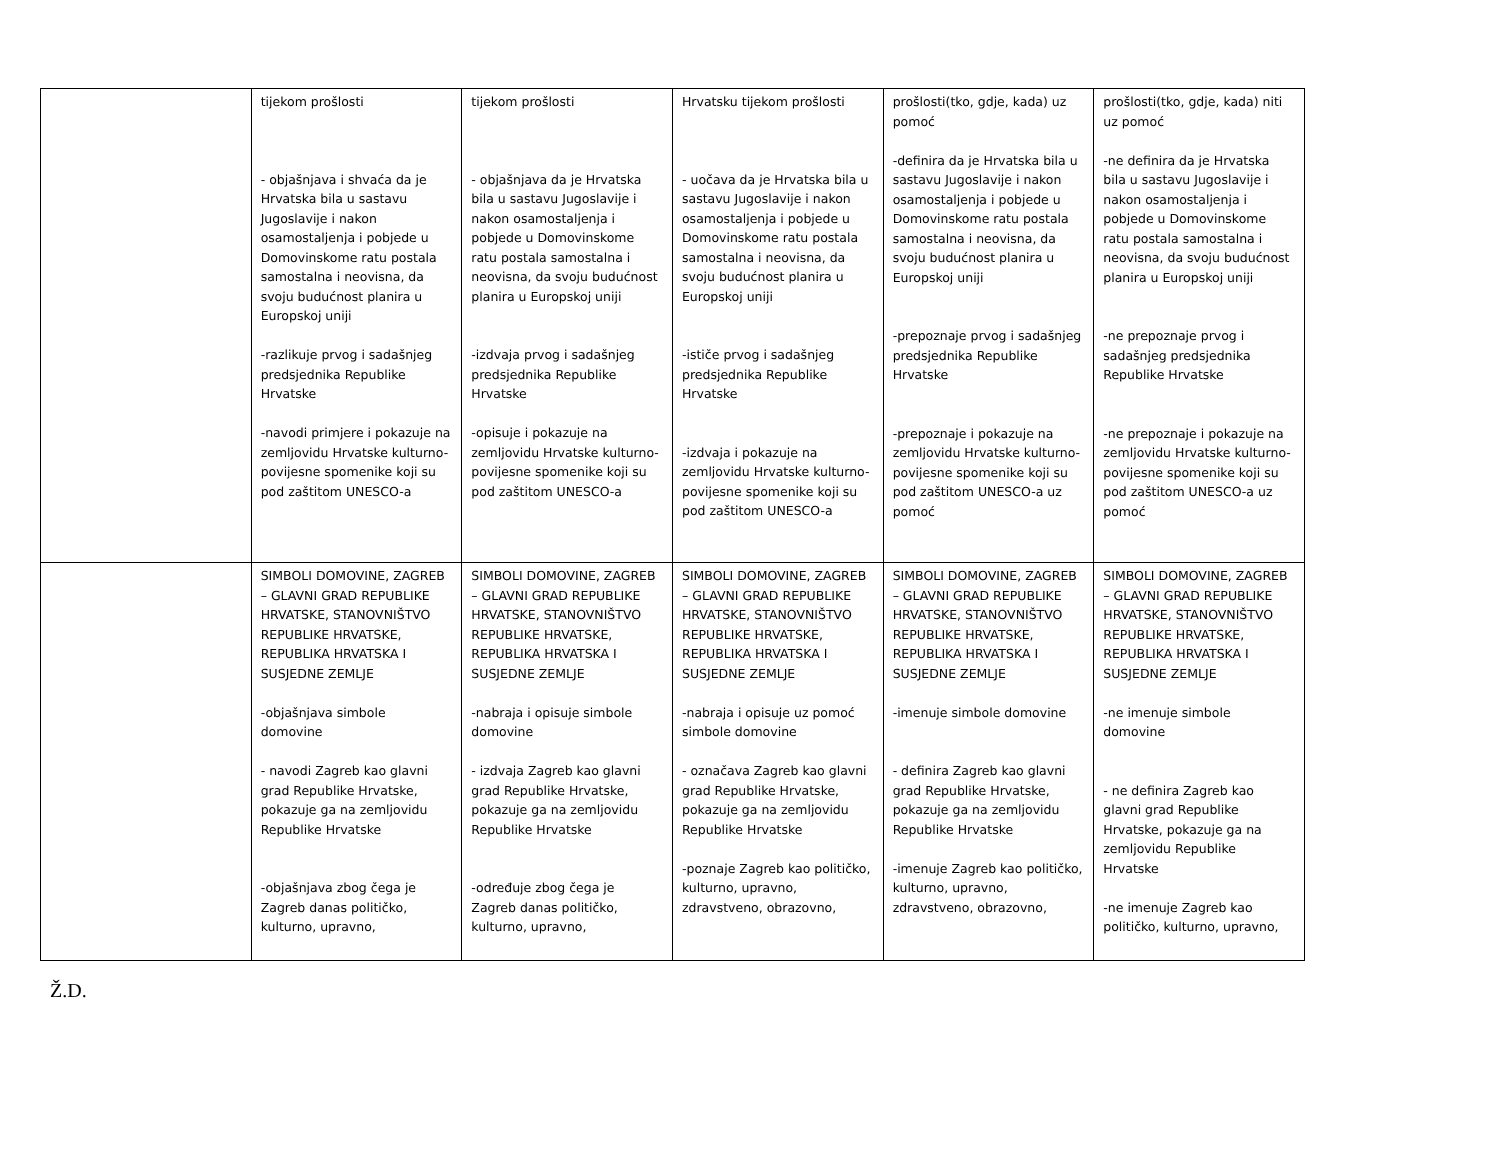| | tijekom prošlosti - objašnjava i shvaća da je Hrvatska bila u sastavu Jugoslavije i nakon osamostaljenja i pobjede u Domovinskome ratu postala samostalna i neovisna, da svoju budućnost planira u Europskoj uniji -razlikuje prvog i sadašnjeg predsjednika Republike Hrvatske -navodi primjere i pokazuje na zemljovidu Hrvatske kulturno-povijesne spomenike koji su pod zaštitom UNESCO-a | tijekom prošlosti - objašnjava da je Hrvatska bila u sastavu Jugoslavije i nakon osamostaljenja i pobjede u Domovinskome ratu postala samostalna i neovisna, da svoju budućnost planira u Europskoj uniji -izdvaja prvog i sadašnjeg predsjednika Republike Hrvatske -opisuje i pokazuje na zemljovidu Hrvatske kulturno-povijesne spomenike koji su pod zaštitom UNESCO-a | Hrvatsku tijekom prošlosti - uočava da je Hrvatska bila u sastavu Jugoslavije i nakon osamostaljenja i pobjede u Domovinskome ratu postala samostalna i neovisna, da svoju budućnost planira u Europskoj uniji -ističe prvog i sadašnjeg predsjednika Republike Hrvatske -izdvaja i pokazuje na zemljovidu Hrvatske kulturno-povijesne spomenike koji su pod zaštitom UNESCO-a | prošlosti(tko, gdje, kada) uz pomoć -definira da je Hrvatska bila u sastavu Jugoslavije i nakon osamostaljenja i pobjede u Domovinskome ratu postala samostalna i neovisna, da svoju budućnost planira u Europskoj uniji -prepoznaje prvog i sadašnjeg predsjednika Republike Hrvatske -prepoznaje i pokazuje na zemljovidu Hrvatske kulturno-povijesne spomenike koji su pod zaštitom UNESCO-a uz pomoć | prošlosti(tko, gdje, kada) niti uz pomoć -ne definira da je Hrvatska bila u sastavu Jugoslavije i nakon osamostaljenja i pobjede u Domovinskome ratu postala samostalna i neovisna, da svoju budućnost planira u Europskoj uniji -ne prepoznaje prvog i sadašnjeg predsjednika Republike Hrvatske -ne prepoznaje i pokazuje na zemljovidu Hrvatske kulturno-povijesne spomenike koji su pod zaštitom UNESCO-a uz pomoć |
| | SIMBOLI DOMOVINE, ZAGREB – GLAVNI GRAD REPUBLIKE HRVATSKE, STANOVNIŠTVO REPUBLIKE HRVATSKE, REPUBLIKA HRVATSKA I SUSJEDNE ZEMLJE -objašnjava simbole domovine - navodi Zagreb kao glavni grad Republike Hrvatske, pokazuje ga na zemljovidu Republike Hrvatske -objašnjava zbog čega je Zagreb danas političko, kulturno, upravno, | SIMBOLI DOMOVINE, ZAGREB – GLAVNI GRAD REPUBLIKE HRVATSKE, STANOVNIŠTVO REPUBLIKE HRVATSKE, REPUBLIKA HRVATSKA I SUSJEDNE ZEMLJE -nabraja i opisuje simbole domovine - izdvaja Zagreb kao glavni grad Republike Hrvatske, pokazuje ga na zemljovidu Republike Hrvatske -određuje zbog čega je Zagreb danas političko, kulturno, upravno, | SIMBOLI DOMOVINE, ZAGREB – GLAVNI GRAD REPUBLIKE HRVATSKE, STANOVNIŠTVO REPUBLIKE HRVATSKE, REPUBLIKA HRVATSKA I SUSJEDNE ZEMLJE -nabraja i opisuje uz pomoć simbole domovine - označava Zagreb kao glavni grad Republike Hrvatske, pokazuje ga na zemljovidu Republike Hrvatske -poznaje Zagreb kao političko, kulturno, upravno, zdravstveno, obrazovno, | SIMBOLI DOMOVINE, ZAGREB – GLAVNI GRAD REPUBLIKE HRVATSKE, STANOVNIŠTVO REPUBLIKE HRVATSKE, REPUBLIKA HRVATSKA I SUSJEDNE ZEMLJE -imenuje simbole domovine - definira Zagreb kao glavni grad Republike Hrvatske, pokazuje ga na zemljovidu Republike Hrvatske -imenuje Zagreb kao političko, kulturno, upravno, zdravstveno, obrazovno, | SIMBOLI DOMOVINE, ZAGREB – GLAVNI GRAD REPUBLIKE HRVATSKE, STANOVNIŠTVO REPUBLIKE HRVATSKE, REPUBLIKA HRVATSKA I SUSJEDNE ZEMLJE -ne imenuje simbole domovine - ne definira Zagreb kao glavni grad Republike Hrvatske, pokazuje ga na zemljovidu Republike Hrvatske -ne imenuje Zagreb kao političko, kulturno, upravno, |
Ž.D.